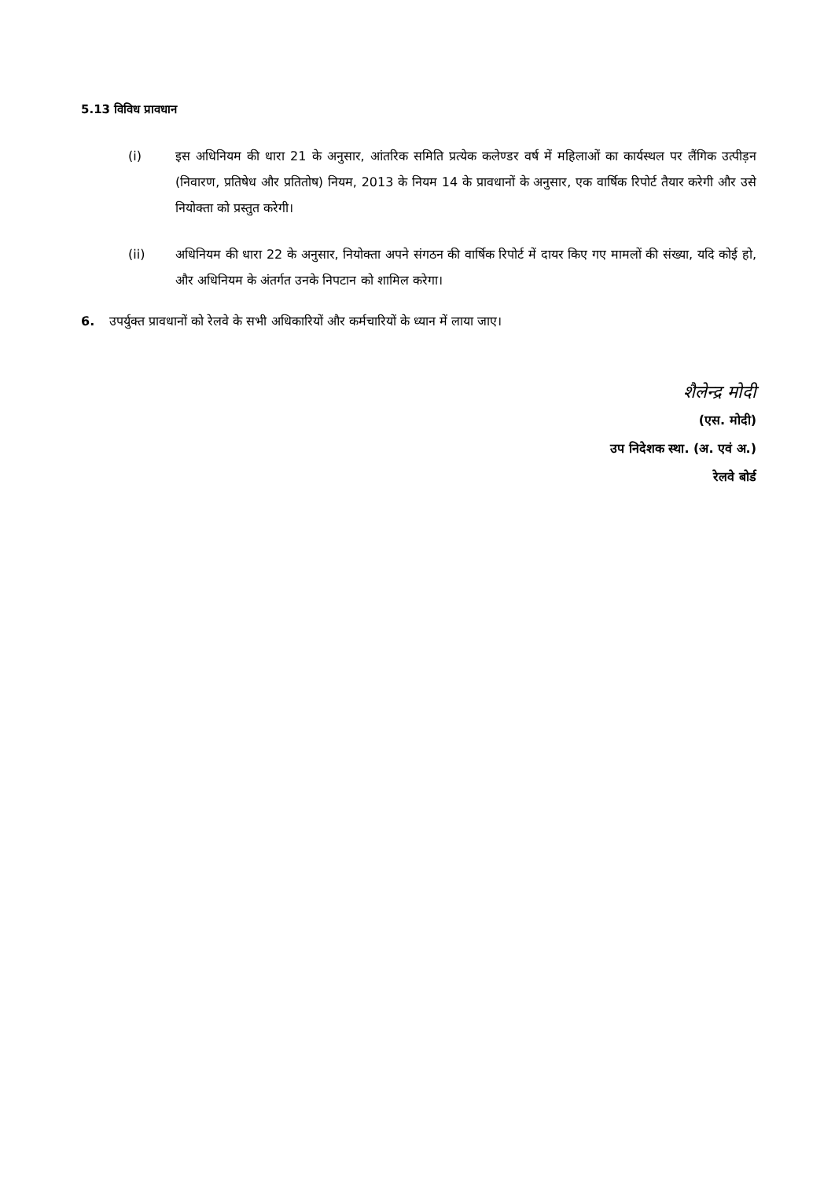5.13 विविध प्रावधान
(i) इस अधिनियम की धारा 21 के अनुसार, आंतरिक समिति प्रत्येक कलेण्डर वर्ष में महिलाओं का कार्यस्थल पर लैंगिक उत्पीड़न (निवारण, प्रतिषेध और प्रतितोष) नियम, 2013 के नियम 14 के प्रावधानों के अनुसार, एक वार्षिक रिपोर्ट तैयार करेगी और उसे नियोक्ता को प्रस्तुत करेगी।
(ii) अधिनियम की धारा 22 के अनुसार, नियोक्ता अपने संगठन की वार्षिक रिपोर्ट में दायर किए गए मामलों की संख्या, यदि कोई हो, और अधिनियम के अंतर्गत उनके निपटान को शामिल करेगा।
6. उपर्युक्त प्रावधानों को रेलवे के सभी अधिकारियों और कर्मचारियों के ध्यान में लाया जाए।
शैलेन्द्र मोदी
(एस. मोदी)
उप निदेशक स्था. (अ. एवं अ.)
रेलवे बोर्ड